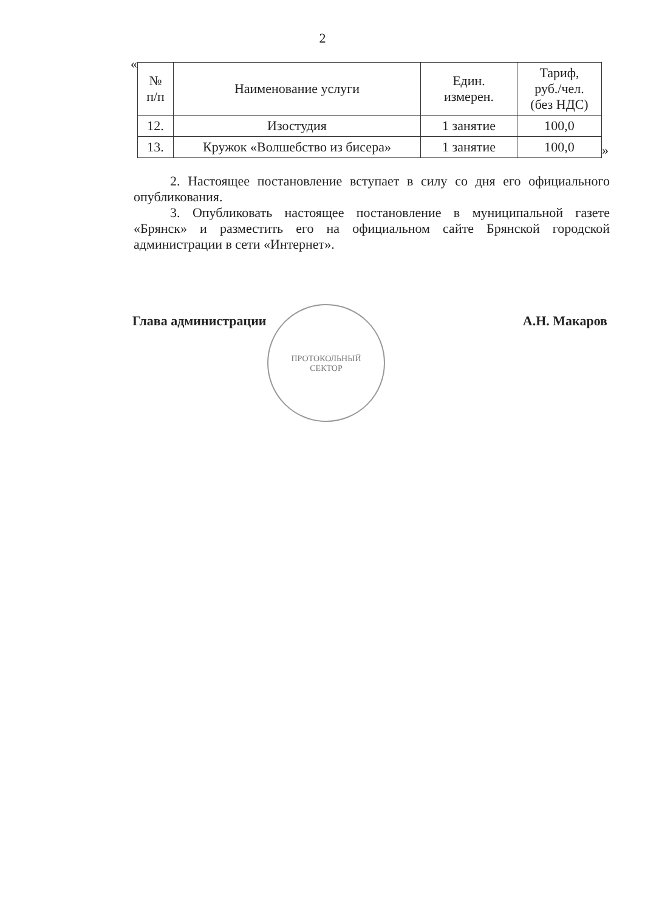2
«
| № п/п | Наименование услуги | Един. измерен. | Тариф, руб./чел. (без НДС) |
| --- | --- | --- | --- |
| 12. | Изостудия | 1 занятие | 100,0 |
| 13. | Кружок «Волшебство из бисера» | 1 занятие | 100,0 |
»
2. Настоящее постановление вступает в силу со дня его официального опубликования.
3. Опубликовать настоящее постановление в муниципальной газете «Брянск» и разместить его на официальном сайте Брянской городской администрации в сети «Интернет».
Глава администрации А.Н. Макаров
ПРОТОКОЛЬНЫЙ
СЕКТОР